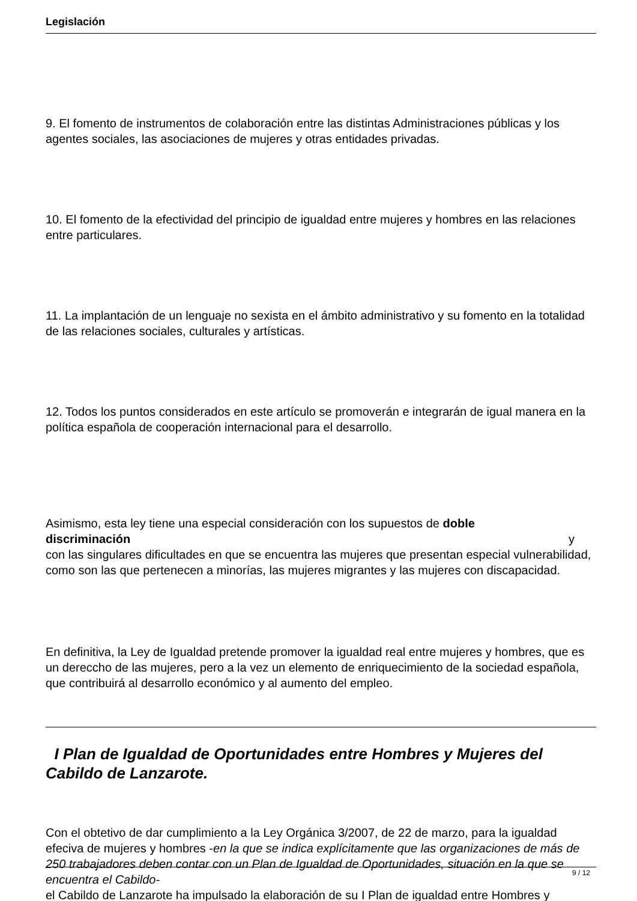Legislación
9. El fomento de instrumentos de colaboración entre las distintas Administraciones públicas y los agentes sociales, las asociaciones de mujeres y otras entidades privadas.
10. El fomento de la efectividad del principio de igualdad entre mujeres y hombres en las relaciones entre particulares.
11. La implantación de un lenguaje no sexista en el ámbito administrativo y su fomento en la totalidad de las relaciones sociales, culturales y artísticas.
12. Todos los puntos considerados en este artículo se promoverán e integrarán de igual manera en la política española de cooperación internacional para el desarrollo.
Asimismo, esta ley tiene una especial consideración con los supuestos de doble
discriminación y
con las singulares dificultades en que se encuentra las mujeres que presentan especial vulnerabilidad, como son las que pertenecen a minorías, las mujeres migrantes y las mujeres con discapacidad.
En definitiva, la Ley de Igualdad pretende promover la igualdad real entre mujeres y hombres, que es un dereccho de las mujeres, pero a la vez un elemento de enriquecimiento de la sociedad española, que contribuirá al desarrollo económico y al aumento del empleo.
I Plan de Igualdad de Oportunidades entre Hombres y Mujeres del Cabildo de Lanzarote.
Con el obtetivo de dar cumplimiento a la Ley Orgánica 3/2007, de 22 de marzo, para la igualdad efeciva de mujeres y hombres -en la que se indica explícitamente que las organizaciones de más de 250 trabajadores deben contar con un Plan de Igualdad de Oportunidades, situación en la que se encuentra el Cabildo-
el Cabildo de Lanzarote ha impulsado la elaboración de su I Plan de igualdad entre Hombres y
9 / 12